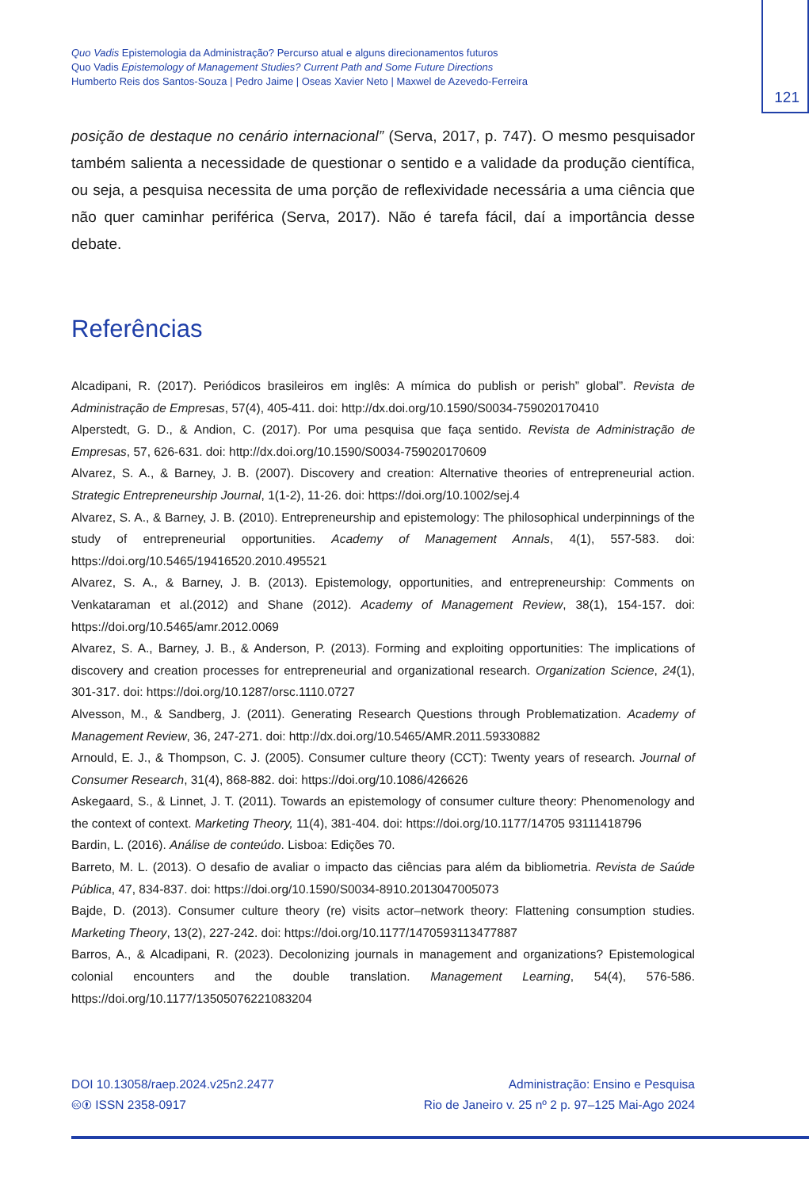Quo Vadis Epistemologia da Administração? Percurso atual e alguns direcionamentos futuros
Quo Vadis Epistemology of Management Studies? Current Path and Some Future Directions
Humberto Reis dos Santos-Souza | Pedro Jaime | Oseas Xavier Neto | Maxwel de Azevedo-Ferreira
121
posição de destaque no cenário internacional” (Serva, 2017, p. 747). O mesmo pesquisador também salienta a necessidade de questionar o sentido e a validade da produção científica, ou seja, a pesquisa necessita de uma porção de reflexividade necessária a uma ciência que não quer caminhar periférica (Serva, 2017). Não é tarefa fácil, daí a importância desse debate.
Referências
Alcadipani, R. (2017). Periódicos brasileiros em inglês: A mímica do publish or perish” global”. Revista de Administração de Empresas, 57(4), 405-411. doi: http://dx.doi.org/10.1590/S0034-759020170410
Alperstedt, G. D., & Andion, C. (2017). Por uma pesquisa que faça sentido. Revista de Administração de Empresas, 57, 626-631. doi: http://dx.doi.org/10.1590/S0034-759020170609
Alvarez, S. A., & Barney, J. B. (2007). Discovery and creation: Alternative theories of entrepreneurial action. Strategic Entrepreneurship Journal, 1(1-2), 11-26. doi: https://doi.org/10.1002/sej.4
Alvarez, S. A., & Barney, J. B. (2010). Entrepreneurship and epistemology: The philosophical underpinnings of the study of entrepreneurial opportunities. Academy of Management Annals, 4(1), 557-583. doi: https://doi.org/10.5465/19416520.2010.495521
Alvarez, S. A., & Barney, J. B. (2013). Epistemology, opportunities, and entrepreneurship: Comments on Venkataraman et al.(2012) and Shane (2012). Academy of Management Review, 38(1), 154-157. doi: https://doi.org/10.5465/amr.2012.0069
Alvarez, S. A., Barney, J. B., & Anderson, P. (2013). Forming and exploiting opportunities: The implications of discovery and creation processes for entrepreneurial and organizational research. Organization Science, 24(1), 301-317. doi: https://doi.org/10.1287/orsc.1110.0727
Alvesson, M., & Sandberg, J. (2011). Generating Research Questions through Problematization. Academy of Management Review, 36, 247-271. doi: http://dx.doi.org/10.5465/AMR.2011.59330882
Arnould, E. J., & Thompson, C. J. (2005). Consumer culture theory (CCT): Twenty years of research. Journal of Consumer Research, 31(4), 868-882. doi: https://doi.org/10.1086/426626
Askegaard, S., & Linnet, J. T. (2011). Towards an epistemology of consumer culture theory: Phenomenology and the context of context. Marketing Theory, 11(4), 381-404. doi: https://doi.org/10.1177/14705 93111418796
Bardin, L. (2016). Análise de conteúdo. Lisboa: Edições 70.
Barreto, M. L. (2013). O desafio de avaliar o impacto das ciências para além da bibliometria. Revista de Saúde Pública, 47, 834-837. doi: https://doi.org/10.1590/S0034-8910.2013047005073
Bajde, D. (2013). Consumer culture theory (re) visits actor–network theory: Flattening consumption studies. Marketing Theory, 13(2), 227-242. doi: https://doi.org/10.1177/1470593113477887
Barros, A., & Alcadipani, R. (2023). Decolonizing journals in management and organizations? Epistemological colonial encounters and the double translation. Management Learning, 54(4), 576-586. https://doi.org/10.1177/13505076221083204
DOI 10.13058/raep.2024.v25n2.2477
🅭🅯 ISSN 2358-0917
Administração: Ensino e Pesquisa
Rio de Janeiro v. 25 nº 2 p. 97–125 Mai-Ago 2024